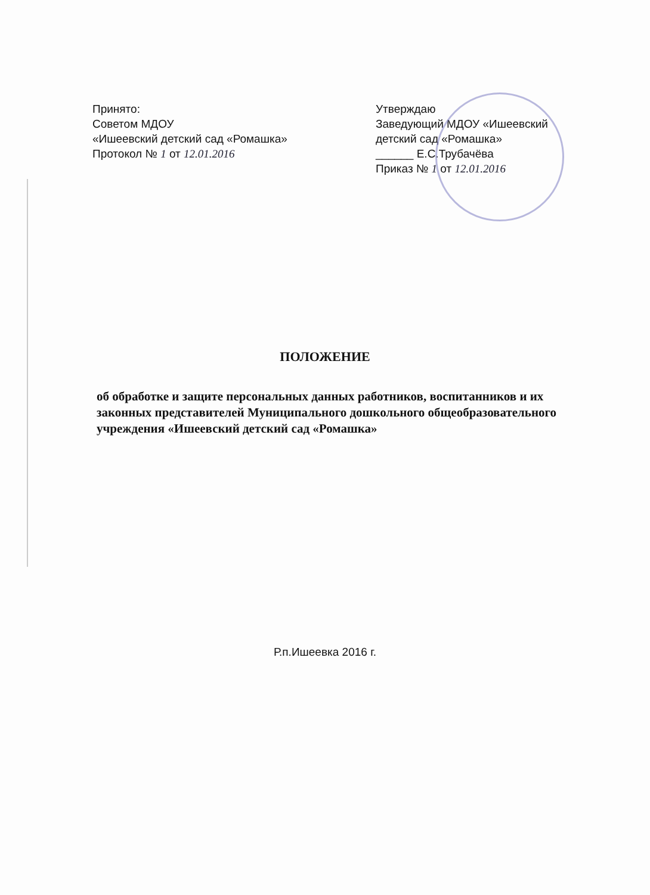Принято:
Советом МДОУ
«Ишеевский детский сад «Ромашка»
Протокол № 1 от 12.01.2016
Утверждаю
Заведующий МДОУ «Ишеевский детский сад «Ромашка»
______ Е.С.Трубачёва
Приказ № 1 от 12.01.2016
ПОЛОЖЕНИЕ
об обработке и защите персональных данных работников, воспитанников и их законных представителей Муниципального дошкольного общеобразовательного учреждения «Ишеевский детский сад «Ромашка»
Р.п.Ишеевка 2016 г.